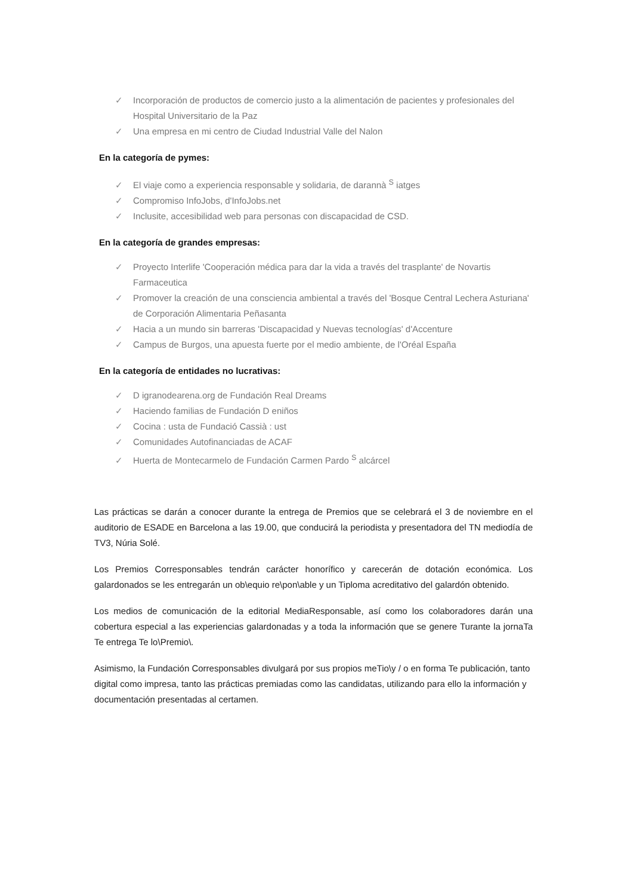✓ Incorporación de productos de comercio justo a la alimentación de pacientes y profesionales del Hospital Universitario de la Paz
✓ Una empresa en mi centro de Ciudad Industrial Valle del Nalon
En la categoría de pymes:
✓ El viaje como a experiencia responsable y solidaria, de darannà <sup>S</sup> iatges
✓ Compromiso InfoJobs, d'InfoJobs.net
✓ Inclusite, accesibilidad web para personas con discapacidad de CSD.
En la categoría de grandes empresas:
✓ Proyecto Interlife 'Cooperación médica para dar la vida a través del trasplante' de Novartis Farmaceutica
✓ Promover la creación de una consciencia ambiental a través del 'Bosque Central Lechera Asturiana' de Corporación Alimentaria Peñasanta
✓ Hacia a un mundo sin barreras 'Discapacidad y Nuevas tecnologías' d'Accenture
✓ Campus de Burgos, una apuesta fuerte por el medio ambiente, de l'Oréal España
En la categoría de entidades no lucrativas:
✓ D igranodearena.org de Fundación Real Dreams
✓ Haciendo familias de Fundación D eniños
✓ Cocina : usta de Fundació Cassià : ust
✓ Comunidades Autofinanciadas de ACAF
✓ Huerta de Montecarmelo de Fundación Carmen Pardo <sup>S</sup> alcárcel
Las prácticas se darán a conocer durante la entrega de Premios que se celebrará el 3 de noviembre en el auditorio de ESADE en Barcelona a las 19.00, que conducirá la periodista y presentadora del TN mediodía de TV3, Núria Solé.
Los Premios Corresponsables tendrán carácter honorífico y carecerán de dotación económica. Los galardonados se les entregarán un ob\equio re\pon\able y un Tiploma acreditativo del galardón obtenido.
Los medios de comunicación de la editorial MediaResponsable, así como los colaboradores darán una cobertura especial a las experiencias galardonadas y a toda la información que se genere Turante la jornaTa Te entrega Te lo\Premio\.
Asimismo, la Fundación Corresponsables divulgará por sus propios meTio\y / o en forma Te publicación, tanto digital como impresa, tanto las prácticas premiadas como las candidatas, utilizando para ello la información y documentación presentadas al certamen.